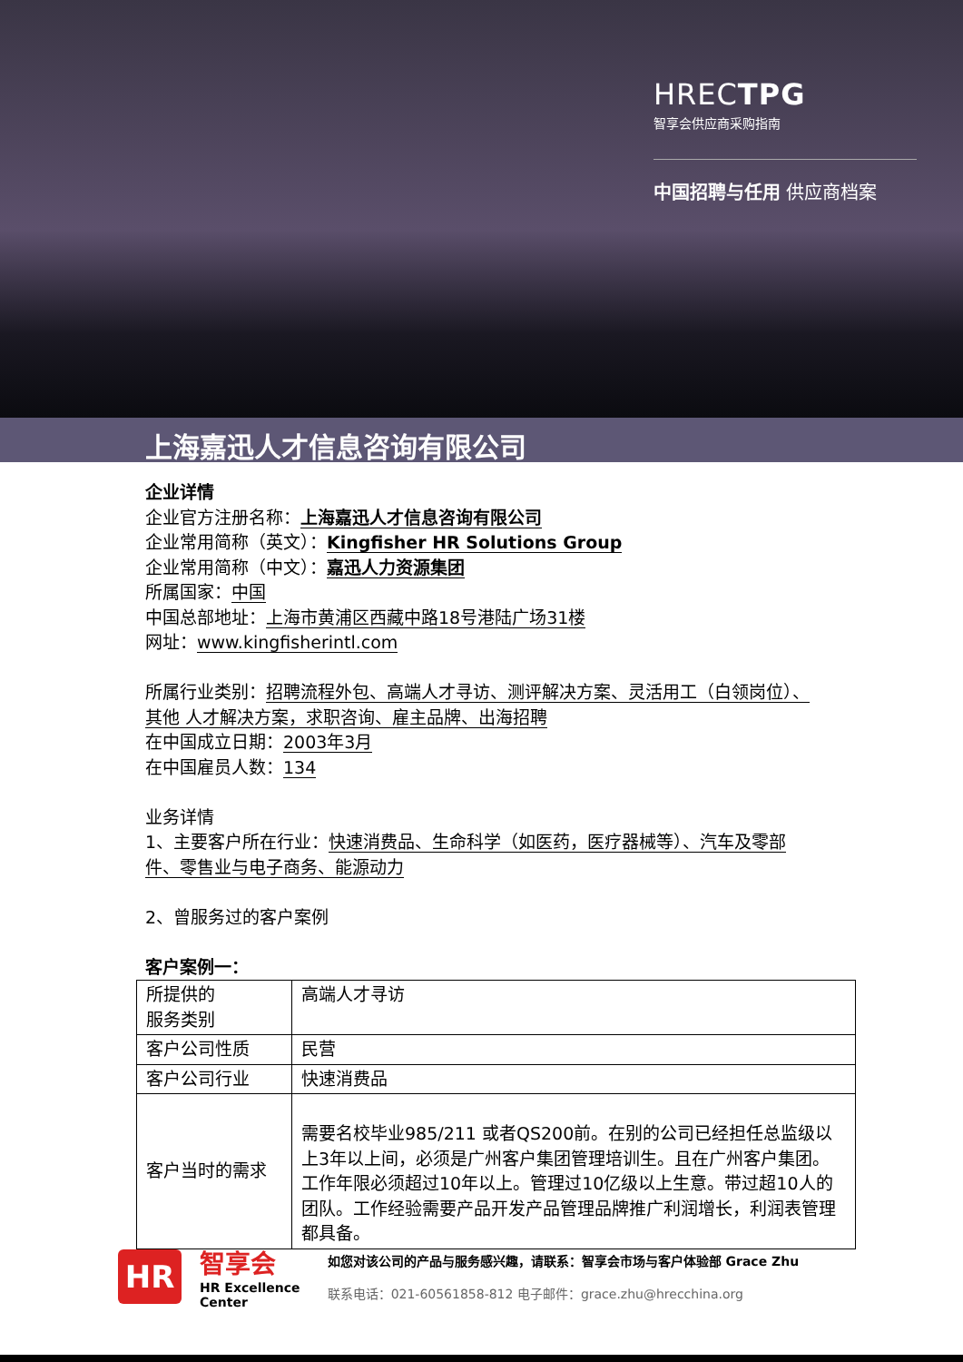HRECTPG
智享会供应商采购指南
中国招聘与任用 供应商档案
上海嘉迅人才信息咨询有限公司
企业详情
企业官方注册名称：上海嘉迅人才信息咨询有限公司
企业常用简称（英文）：Kingfisher HR Solutions Group
企业常用简称（中文）：嘉迅人力资源集团
所属国家：中国
中国总部地址：上海市黄浦区西藏中路18号港陆广场31楼
网址：www.kingfisherintl.com
所属行业类别：招聘流程外包、高端人才寻访、测评解决方案、灵活用工（白领岗位）、其他 人才解决方案，求职咨询、雇主品牌、出海招聘
在中国成立日期：2003年3月
在中国雇员人数：134
业务详情
1、主要客户所在行业：快速消费品、生命科学（如医药，医疗器械等）、汽车及零部件、零售业与电子商务、能源动力
2、曾服务过的客户案例
客户案例一：
| 所提供的 服务类别 | 高端人才寻访 |
| 客户公司性质 | 民营 |
| 客户公司行业 | 快速消费品 |
| 客户当时的需求 | 需要名校毕业985/211 或者QS200前。在别的公司已经担任总监级以上3年以上间，必须是广州客户集团管理培训生。且在广州客户集团。工作年限必须超过10年以上。管理过10亿级以上生意。带过超10人的团队。工作经验需要产品开发产品管理品牌推广利润增长，利润表管理都具备。 |
HR
智享会
HR Excellence
Center
如您对该公司的产品与服务感兴趣，请联系：智享会市场与客户体验部 Grace Zhu
联系电话：021-60561858-812 电子邮件：grace.zhu@hrecchina.org